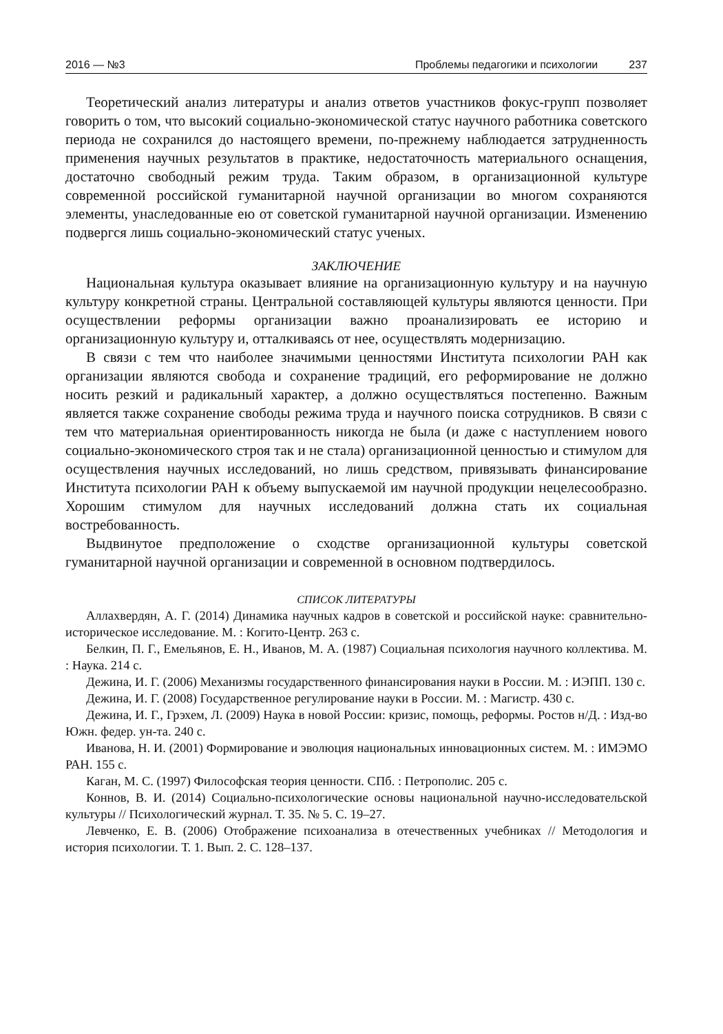2016 — №3 Проблемы педагогики и психологии 237
Теоретический анализ литературы и анализ ответов участников фокус-групп позволяет говорить о том, что высокий социально-экономической статус научного работника советского периода не сохранился до настоящего времени, по-прежнему наблюдается затрудненность применения научных результатов в практике, недостаточность материального оснащения, достаточно свободный режим труда. Таким образом, в организационной культуре современной российской гуманитарной научной организации во многом сохраняются элементы, унаследованные ею от советской гуманитарной научной организации. Изменению подвергся лишь социально-экономический статус ученых.
ЗАКЛЮЧЕНИЕ
Национальная культура оказывает влияние на организационную культуру и на научную культуру конкретной страны. Центральной составляющей культуры являются ценности. При осуществлении реформы организации важно проанализировать ее историю и организационную культуру и, отталкиваясь от нее, осуществлять модернизацию.
В связи с тем что наиболее значимыми ценностями Института психологии РАН как организации являются свобода и сохранение традиций, его реформирование не должно носить резкий и радикальный характер, а должно осуществляться постепенно. Важным является также сохранение свободы режима труда и научного поиска сотрудников. В связи с тем что материальная ориентированность никогда не была (и даже с наступлением нового социально-экономического строя так и не стала) организационной ценностью и стимулом для осуществления научных исследований, но лишь средством, привязывать финансирование Института психологии РАН к объему выпускаемой им научной продукции нецелесообразно. Хорошим стимулом для научных исследований должна стать их социальная востребованность.
Выдвинутое предположение о сходстве организационной культуры советской гуманитарной научной организации и современной в основном подтвердилось.
СПИСОК ЛИТЕРАТУРЫ
Аллахвердян, А. Г. (2014) Динамика научных кадров в советской и российской науке: сравнительно-историческое исследование. М. : Когито-Центр. 263 с.
Белкин, П. Г., Емельянов, Е. Н., Иванов, М. А. (1987) Социальная психология научного коллектива. М. : Наука. 214 с.
Дежина, И. Г. (2006) Механизмы государственного финансирования науки в России. М. : ИЭПП. 130 с.
Дежина, И. Г. (2008) Государственное регулирование науки в России. М. : Магистр. 430 с.
Дежина, И. Г., Грэхем, Л. (2009) Наука в новой России: кризис, помощь, реформы. Ростов н/Д. : Изд-во Южн. федер. ун-та. 240 с.
Иванова, Н. И. (2001) Формирование и эволюция национальных инновационных систем. М. : ИМЭМО РАН. 155 с.
Каган, М. С. (1997) Философская теория ценности. СПб. : Петрополис. 205 с.
Коннов, В. И. (2014) Социально-психологические основы национальной научно-исследовательской культуры // Психологический журнал. Т. 35. № 5. С. 19–27.
Левченко, Е. В. (2006) Отображение психоанализа в отечественных учебниках // Методология и история психологии. Т. 1. Вып. 2. С. 128–137.